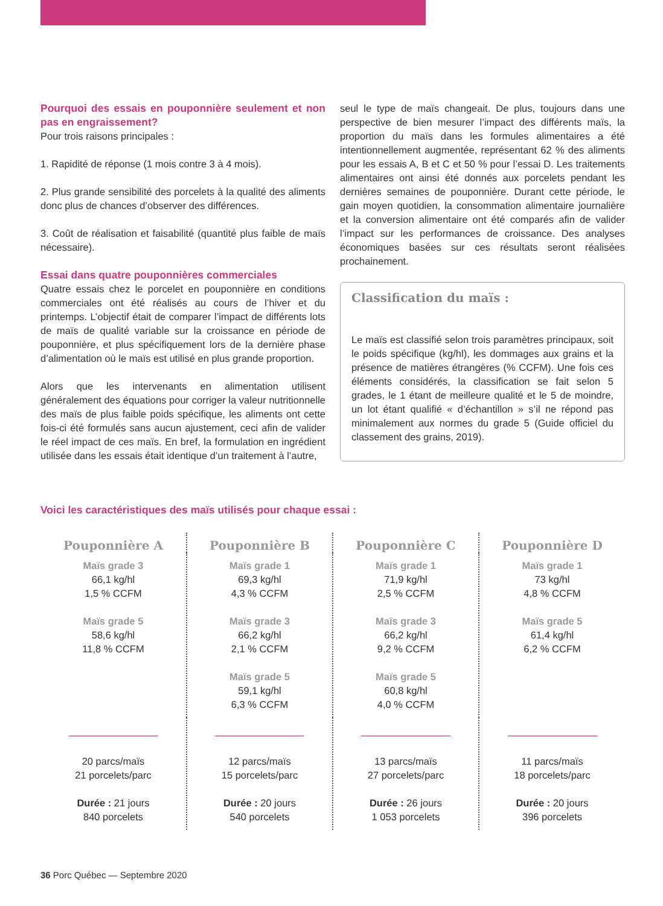Pourquoi des essais en pouponnière seulement et non pas en engraissement?
Pour trois raisons principales :
1. Rapidité de réponse (1 mois contre 3 à 4 mois).
2. Plus grande sensibilité des porcelets à la qualité des aliments donc plus de chances d’observer des différences.
3. Coût de réalisation et faisabilité (quantité plus faible de maïs nécessaire).
Essai dans quatre pouponnières commerciales
Quatre essais chez le porcelet en pouponnière en conditions commerciales ont été réalisés au cours de l’hiver et du printemps. L’objectif était de comparer l’impact de différents lots de maïs de qualité variable sur la croissance en période de pouponnière, et plus spécifiquement lors de la dernière phase d’alimentation où le maïs est utilisé en plus grande proportion.
Alors que les intervenants en alimentation utilisent généralement des équations pour corriger la valeur nutritionnelle des maïs de plus faible poids spécifique, les aliments ont cette fois-ci été formulés sans aucun ajustement, ceci afin de valider le réel impact de ces maïs. En bref, la formulation en ingrédient utilisée dans les essais était identique d’un traitement à l’autre,
seul le type de maïs changeait. De plus, toujours dans une perspective de bien mesurer l’impact des différents maïs, la proportion du maïs dans les formules alimentaires a été intentionnellement augmentée, représentant 62 % des aliments pour les essais A, B et C et 50 % pour l’essai D. Les traitements alimentaires ont ainsi été donnés aux porcelets pendant les dernières semaines de pouponnière. Durant cette période, le gain moyen quotidien, la consommation alimentaire journalière et la conversion alimentaire ont été comparés afin de valider l’impact sur les performances de croissance. Des analyses économiques basées sur ces résultats seront réalisées prochainement.
Classification du maïs :
Le maïs est classifié selon trois paramètres principaux, soit le poids spécifique (kg/hl), les dommages aux grains et la présence de matières étrangères (% CCFM). Une fois ces éléments considérés, la classification se fait selon 5 grades, le 1 étant de meilleure qualité et le 5 de moindre, un lot étant qualifié « d’échantillon » s’il ne répond pas minimalement aux normes du grade 5 (Guide officiel du classement des grains, 2019).
Voici les caractéristiques des maïs utilisés pour chaque essai :
| Pouponnière A | Pouponnière B | Pouponnière C | Pouponnière D |
| --- | --- | --- | --- |
| Maïs grade 3 66,1 kg/hl 1,5 % CCFM Maïs grade 5 58,6 kg/hl 11,8 % CCFM | Maïs grade 1 69,3 kg/hl 4,3 % CCFM Maïs grade 3 66,2 kg/hl 2,1 % CCFM Maïs grade 5 59,1 kg/hl 6,3 % CCFM | Maïs grade 1 71,9 kg/hl 2,5 % CCFM Maïs grade 3 66,2 kg/hl 9,2 % CCFM Maïs grade 5 60,8 kg/hl 4,0 % CCFM | Maïs grade 1 73 kg/hl 4,8 % CCFM Maïs grade 5 61,4 kg/hl 6,2 % CCFM |
| 20 parcs/maïs 21 porcelets/parc Durée : 21 jours 840 porcelets | 12 parcs/maïs 15 porcelets/parc Durée : 20 jours 540 porcelets | 13 parcs/maïs 27 porcelets/parc Durée : 26 jours 1 053 porcelets | 11 parcs/maïs 18 porcelets/parc Durée : 20 jours 396 porcelets |
36 Porc Québec — Septembre 2020